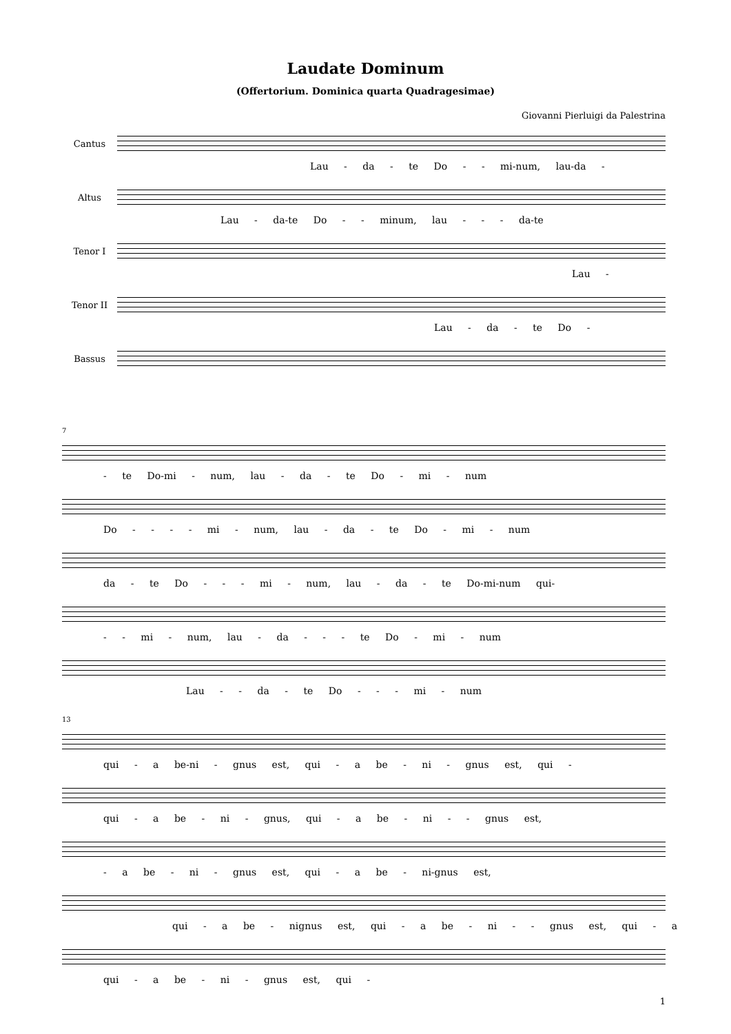Laudate Dominum
(Offertorium. Dominica quarta Quadragesimae)
Giovanni Pierluigi da Palestrina
Cantus
Lau - da - te Do - - mi-num, lau-da -
Altus
Lau - da-te Do - - minum, lau - - - da-te
Tenor I
Lau -
Tenor II
Lau - da - te Do -
Bassus
7
- te Do-mi - num, lau - da - te Do - mi - num
Do - - - - mi - num, lau - da - te Do - mi - num
da - te Do - - - mi - num, lau - da - te Do-mi-num qui-
- - mi - num, lau - da - - - te Do - mi - num
Lau - - da - te Do - - - mi - num
13
qui - a be-ni - gnus est, qui - a be - ni - gnus est, qui -
qui - a be - ni - gnus, qui - a be - ni - - gnus est,
- a be - ni - gnus est, qui - a be - ni-gnus est,
qui - a be - nignus est, qui - a be - ni - - gnus est, qui - a
qui - a be - ni - gnus est, qui -
1